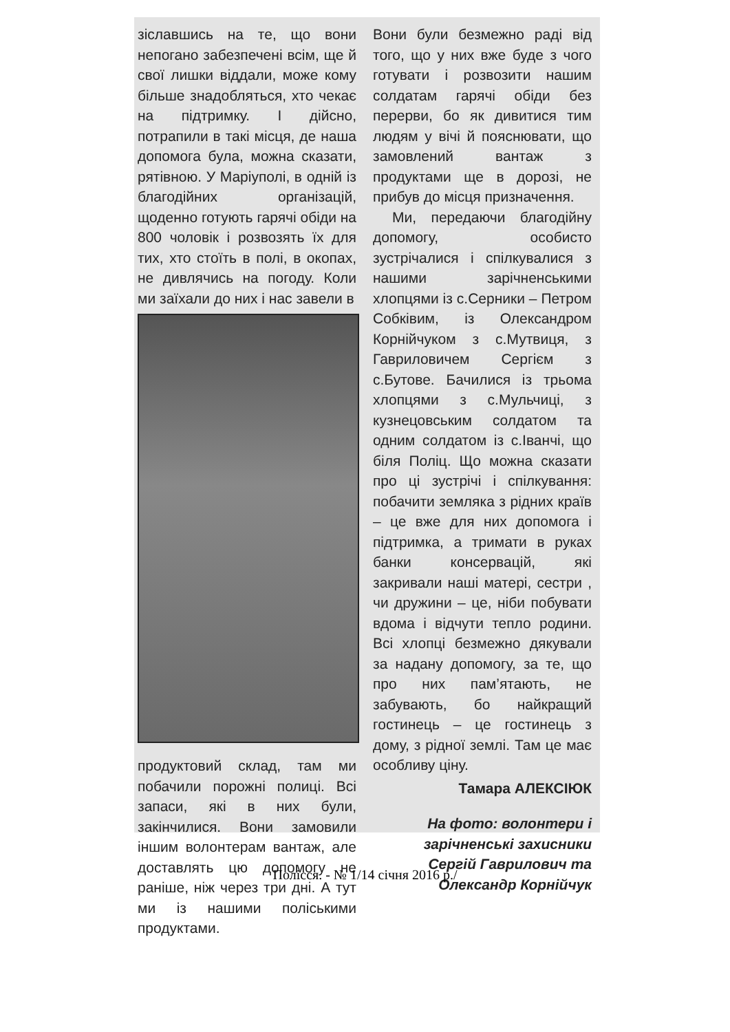зіславшись на те, що вони непогано забезпечені всім, ще й свої лишки віддали, може кому більше знадобляться, хто чекає на підтримку. І дійсно, потрапили в такі місця, де наша допомога була, можна сказати, рятівною. У Маріуполі, в одній із благодійних організацій, щоденно готують гарячі обіди на 800 чоловік і розвозять їх для тих, хто стоїть в полі, в окопах, не дивлячись на погоду. Коли ми заїхали до них і нас завели в
продуктовий склад, там ми побачили порожні полиці. Всі запаси, які в них були, закінчилися. Вони замовили іншим волонтерам вантаж, але доставлять цю допомогу не раніше, ніж через три дні. А тут ми із нашими поліськими продуктами.
Вони були безмежно раді від того, що у них вже буде з чого готувати і розвозити нашим солдатам гарячі обіди без перерви, бо як дивитися тим людям у вічі й пояснювати, що замовлений вантаж з продуктами ще в дорозі, не прибув до місця призначення.
Ми, передаючи благодійну допомогу, особисто зустрічалися і спілкувалися з нашими зарічненськими хлопцями із с.Серники – Петром Собківим, із Олександром Корнійчуком з с.Мутвиця, з Гавриловичем Сергієм з с.Бутове. Бачилися із трьома хлопцями з с.Мульчиці, з кузнецовським солдатом та одним солдатом із с.Іванчі, що біля Поліц. Що можна сказати про ці зустрічі і спілкування: побачити земляка з рідних країв – це вже для них допомога і підтримка, а тримати в руках банки консервацій, які закривали наші матері, сестри , чи дружини – це, ніби побувати вдома і відчути тепло родини. Всі хлопці безмежно дякували за надану допомогу, за те, що про них пам’ятають, не забувають, бо найкращий гостинець – це гостинець з дому, з рідної землі. Там це має особливу ціну.
Тамара АЛЕКСІЮК
На фото: волонтери і зарічненські захисники Сергій Гаврилович та Олександр Корнійчук
Полісся. - № 1/14 січня 2016 р./